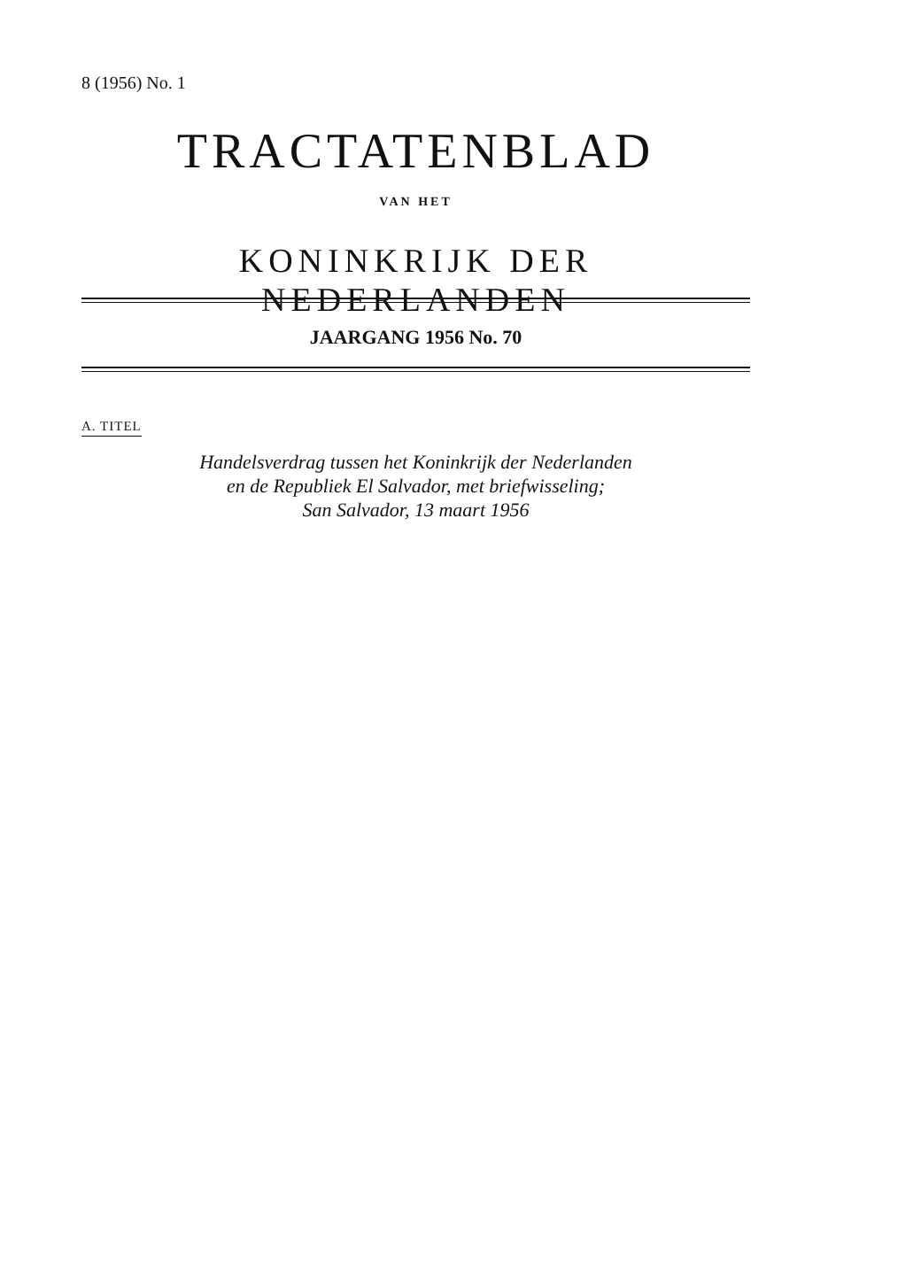8 (1956) No. 1
TRACTATENBLAD
VAN HET
KONINKRIJK DER NEDERLANDEN
JAARGANG 1956 No. 70
A. TITEL
Handelsverdrag tussen het Koninkrijk der Nederlanden
en de Republiek El Salvador, met briefwisseling;
San Salvador, 13 maart 1956